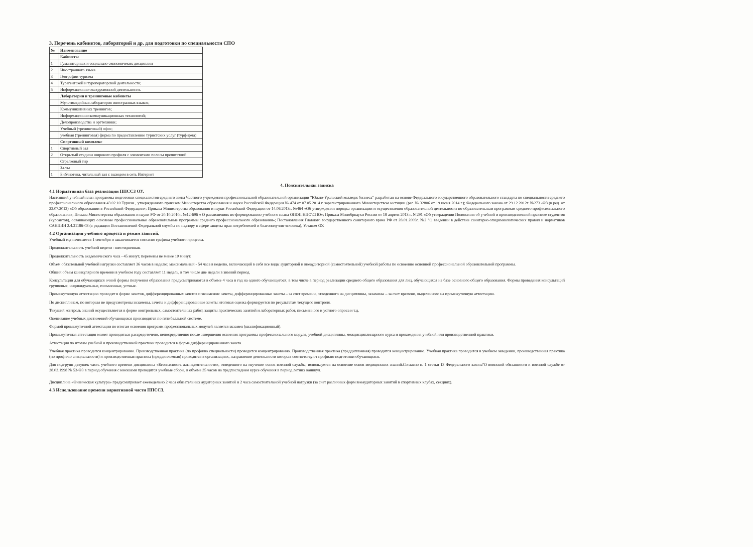3. Перечень кабинетов, лабораторий и др. для подготовки по специальности СПО
| № | Наименование |
| --- | --- |
| | Кабинеты |
| 1 | Гуманитарных и социально-экономичеких дисциплин |
| 2 | Иностранного языка |
| 3 | Географии туризма |
| 4 | Турагентской и туроператорской деятельности; |
| 5 | Информационно-экскурсионной деятельности. |
| | Лаборатории и тренинговые кабинеты |
| | Мультимедийная лаборатория иностранных языков; |
| | Коммуникативных тренингов; |
| | Информационно-коммуникационных технологий; |
| | Делопроизводства и оргтехники; |
| | Учебный (тренинговый) офис; |
| | учебная (тренинговая) фирма по предоставлению туристских услуг (турфирма) |
| | Спортивный комплекс |
| 1 | Спортивный зал |
| 2 | Открытый стадион широкого профиля с элементами полосы препятствий |
| | Стрелковый тир |
| | Залы |
| 1 | Библиотека, читальный зал с выходом в сеть Интернет |
4. Пояснительная записка
4.1 Нормативная база реализации ППССЗ ОУ.
Настоящий учебный план программы подготовки специалистов среднего звена Частного учреждения профессиональной образовательной организации "Южно-Уральский колледж бизнеса" разработан на основе Федерального государственного образовательного стандарта по специальности среднего профессионального образования 43.02.10 Туризм , утвержденного приказом Министерства образования и науки Российской Федерации № 474 от 07.05.2014 г. зарегистрированного Министерством юстиции (рег. № 32806 от 19 июня 2014 г.); Федерального закона от 29.12.2012г. №273 -ФЗ (в ред. от 23.07.2013) «Об образовании в Российской Федерации»; Приказа Министерства образования и науки Российской Федерации от 14.06.2013г. №464 «Об утверждении порядка организации и осуществления образовательной деятельности по образовательным программам среднего професионального образования»; Письма Министерства образования и науки РФ от 20.10.2010г. №12-696 « О разъяснениях по формированию учебного плана ОПОП НПО\СПО»; Приказа Минобрнауки России от 18 апреля 2013 г. N 291 «Об утверждении Положения об учебной и производственной практике студентов (курсантов), осваивающих основные профессиональные образовательные программы среднего профессионального образования»; Постановления Главного государственного санитарного врача РФ от 28.01.2003г. №2 "О введении в действие санитарно-эпидимиологических правил и нормативов САНПИН 2.4.31186-03 (в редакции Постановлений Федеральной службы по надзору в сфере защиты прав потребителей и благополучия человека), Уставом ОУ.
4.2 Организация учебного процесса и режим занятий.
Учебный год начинается 1 сентября и заканчивается согласно графика учебного процесса.
Продолжительность учебной недели - шестидневная.
Продолжительность академического часа - 45 минут, перемены не менее 10 минут.
Объем обязательной учебной нагрузки составляет 36 часов в неделю; максимальный - 54 часа в неделю, включающий в себя все виды аудиторной и внеаудиторной (самостоятельной) учебной работы по освоению основной профессиональной образовательной программы.
Общий объем каникулярного времени в учебном году составляет 11 недель, в том числе две недели в зимний период.
Консультации для обучающихся очной формы получения образования предусматриваются в объеме 4 часа в год на одного обучающегося, в том числе в период реализации среднего общего образования для лиц, обучающихся на базе основного общего образования. Формы проведения консультаций групповые, индивидуальные, письменные, устные.
Промежуточную аттестацию проводят в форме зачетов, дифференцированных зачетов и экзаменов: зачеты, дифференцированные зачеты – за счет времени, отведенного на дисциплины, экзамены – за счет времени, выделенного на промежуточную аттестацию.
По дисциплинам, по которым не предусмотрены экзамены, зачеты и дифференцированные зачеты итоговая оценка формируется по результатам текущего контроля.
Текущий контроль знаний осуществляется в форме контрольных, самостоятельных работ, защиты практических занятий и лабораторных работ, письменного и устного опроса и т.д.
Оценивание учебных достижений обучающихся производится по пятибалльной системе.
Формой промежуточной аттестации по итогам освоения программ профессиональных модулей является экзамен (квалификационный).
Промежуточная аттестация может проводиться рассредоточено, непосредственно после завершения освоения программы профессионального модуля, учебной дисциплины, междисциплинарного курса и прохождения учебной или производственной практики.
Аттестация по итогам учебной и производственной практики проводится в форме дифференцированного зачета.
Учебная практика проводится концентрированно. Производственная практика (по профилю специальности) проводится концентрированно. Производственная практика (преддипломная) проводится концентрированно. Учебная практика проводится в учебном заведении, производственная практика (по профилю специальности) и производственная практика (преддипломная) проводятся в организациях, направление деятельности которых соответствуют профилю подготовки обучающихся.
Для подгрупп девушек часть учебного времени дисциплины «Безопасность жизнедеятельности», отведенного на изучение основ военной службы, используется на освоение основ медицинских знаний.Согласно п. 1 статьи 13 Федерального закона"О воинской обязанности и военной службе от 28.03.1998 № 53-ФЗ в период обучения с юношами проводятся учебные сборы, в объеме 35 часов на предпоследнем курсе обучения в период летних каникул.
Дисциплина «Физическая культура» предусматривает еженедельно 2 часа обязательных аудиторных занятий и 2 часа самостоятельной учебной нагрузки (за счет различных форм внеаудиторных занятий в спортивных клубах, секциях).
4.3 Использование времени вариативной части ППССЗ.